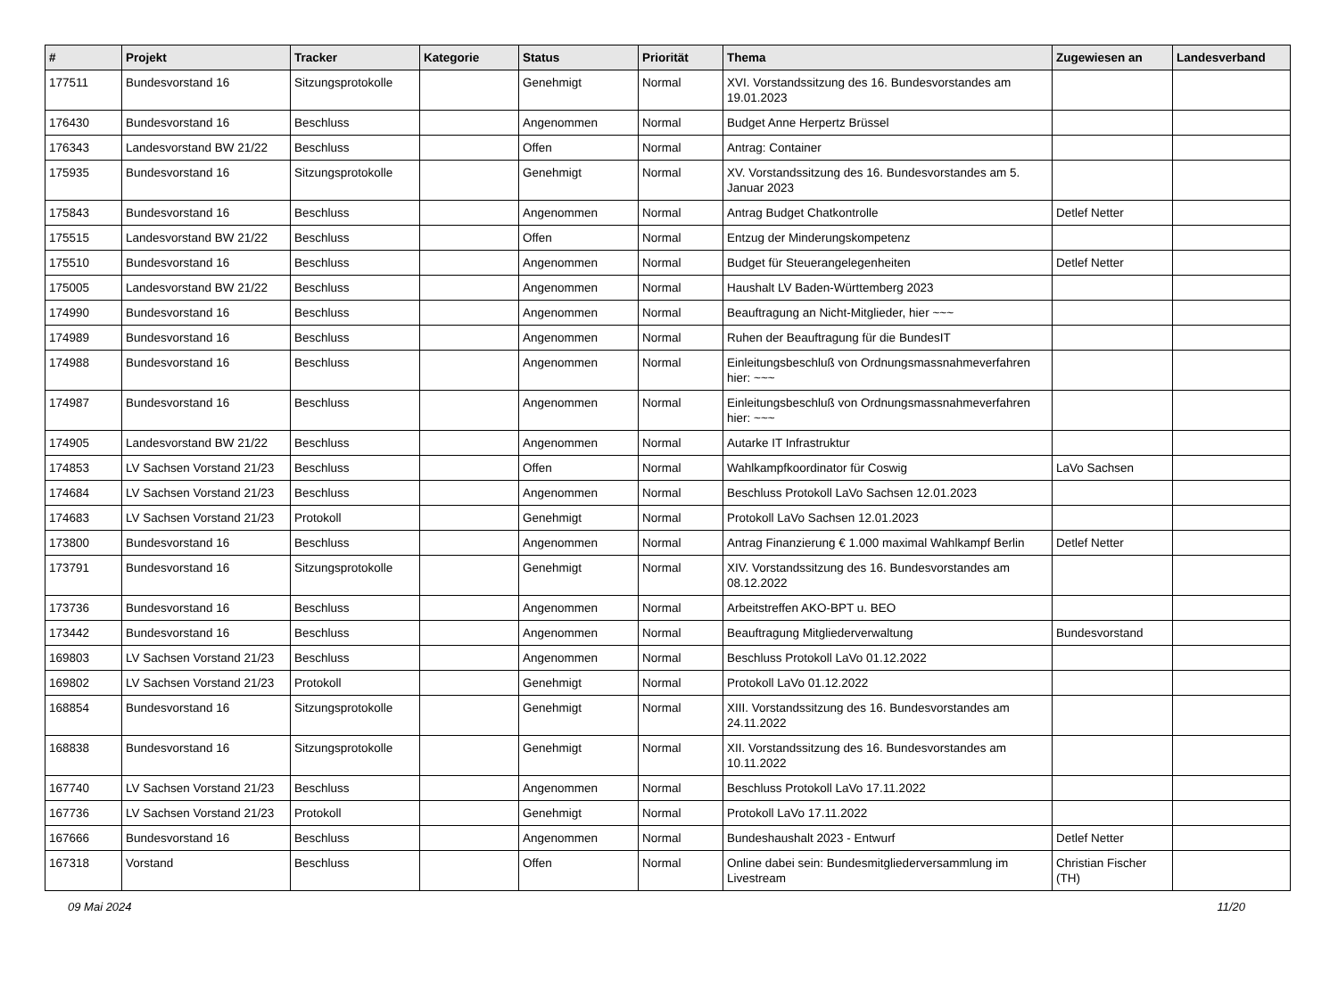| # | Projekt | Tracker | Kategorie | Status | Priorität | Thema | Zugewiesen an | Landesverband |
| --- | --- | --- | --- | --- | --- | --- | --- | --- |
| 177511 | Bundesvorstand 16 | Sitzungsprotokolle | | Genehmigt | Normal | XVI. Vorstandssitzung des 16. Bundesvorstandes am 19.01.2023 | | |
| 176430 | Bundesvorstand 16 | Beschluss | | Angenommen | Normal | Budget Anne Herpertz Brüssel | | |
| 176343 | Landesvorstand BW 21/22 | Beschluss | | Offen | Normal | Antrag: Container | | |
| 175935 | Bundesvorstand 16 | Sitzungsprotokolle | | Genehmigt | Normal | XV. Vorstandssitzung des 16. Bundesvorstandes am 5. Januar 2023 | | |
| 175843 | Bundesvorstand 16 | Beschluss | | Angenommen | Normal | Antrag Budget Chatkontrolle | Detlef Netter | |
| 175515 | Landesvorstand BW 21/22 | Beschluss | | Offen | Normal | Entzug der Minderungskompetenz | | |
| 175510 | Bundesvorstand 16 | Beschluss | | Angenommen | Normal | Budget für Steuerangelegenheiten | Detlef Netter | |
| 175005 | Landesvorstand BW 21/22 | Beschluss | | Angenommen | Normal | Haushalt LV Baden-Württemberg 2023 | | |
| 174990 | Bundesvorstand 16 | Beschluss | | Angenommen | Normal | Beauftragung an Nicht-Mitglieder, hier ~~~ | | |
| 174989 | Bundesvorstand 16 | Beschluss | | Angenommen | Normal | Ruhen der Beauftragung für die BundesIT | | |
| 174988 | Bundesvorstand 16 | Beschluss | | Angenommen | Normal | Einleitungsbeschluß von Ordnungsmassnahmeverfahren hier: ~~~ | | |
| 174987 | Bundesvorstand 16 | Beschluss | | Angenommen | Normal | Einleitungsbeschluß von Ordnungsmassnahmeverfahren hier: ~~~ | | |
| 174905 | Landesvorstand BW 21/22 | Beschluss | | Angenommen | Normal | Autarke IT Infrastruktur | | |
| 174853 | LV Sachsen Vorstand 21/23 | Beschluss | | Offen | Normal | Wahlkampfkoordinator für Coswig | LaVo Sachsen | |
| 174684 | LV Sachsen Vorstand 21/23 | Beschluss | | Angenommen | Normal | Beschluss Protokoll LaVo Sachsen 12.01.2023 | | |
| 174683 | LV Sachsen Vorstand 21/23 | Protokoll | | Genehmigt | Normal | Protokoll LaVo Sachsen 12.01.2023 | | |
| 173800 | Bundesvorstand 16 | Beschluss | | Angenommen | Normal | Antrag Finanzierung € 1.000 maximal Wahlkampf Berlin | Detlef Netter | |
| 173791 | Bundesvorstand 16 | Sitzungsprotokolle | | Genehmigt | Normal | XIV. Vorstandssitzung des 16. Bundesvorstandes am 08.12.2022 | | |
| 173736 | Bundesvorstand 16 | Beschluss | | Angenommen | Normal | Arbeitstreffen AKO-BPT u. BEO | | |
| 173442 | Bundesvorstand 16 | Beschluss | | Angenommen | Normal | Beauftragung Mitgliederverwaltung | Bundesvorstand | |
| 169803 | LV Sachsen Vorstand 21/23 | Beschluss | | Angenommen | Normal | Beschluss Protokoll LaVo 01.12.2022 | | |
| 169802 | LV Sachsen Vorstand 21/23 | Protokoll | | Genehmigt | Normal | Protokoll LaVo 01.12.2022 | | |
| 168854 | Bundesvorstand 16 | Sitzungsprotokolle | | Genehmigt | Normal | XIII. Vorstandssitzung des 16. Bundesvorstandes am 24.11.2022 | | |
| 168838 | Bundesvorstand 16 | Sitzungsprotokolle | | Genehmigt | Normal | XII. Vorstandssitzung des 16. Bundesvorstandes am 10.11.2022 | | |
| 167740 | LV Sachsen Vorstand 21/23 | Beschluss | | Angenommen | Normal | Beschluss Protokoll LaVo 17.11.2022 | | |
| 167736 | LV Sachsen Vorstand 21/23 | Protokoll | | Genehmigt | Normal | Protokoll LaVo 17.11.2022 | | |
| 167666 | Bundesvorstand 16 | Beschluss | | Angenommen | Normal | Bundeshaushalt 2023 - Entwurf | Detlef Netter | |
| 167318 | Vorstand | Beschluss | | Offen | Normal | Online dabei sein: Bundesmitgliederversammlung im Livestream | Christian Fischer (TH) | |
09 Mai 2024 11/20